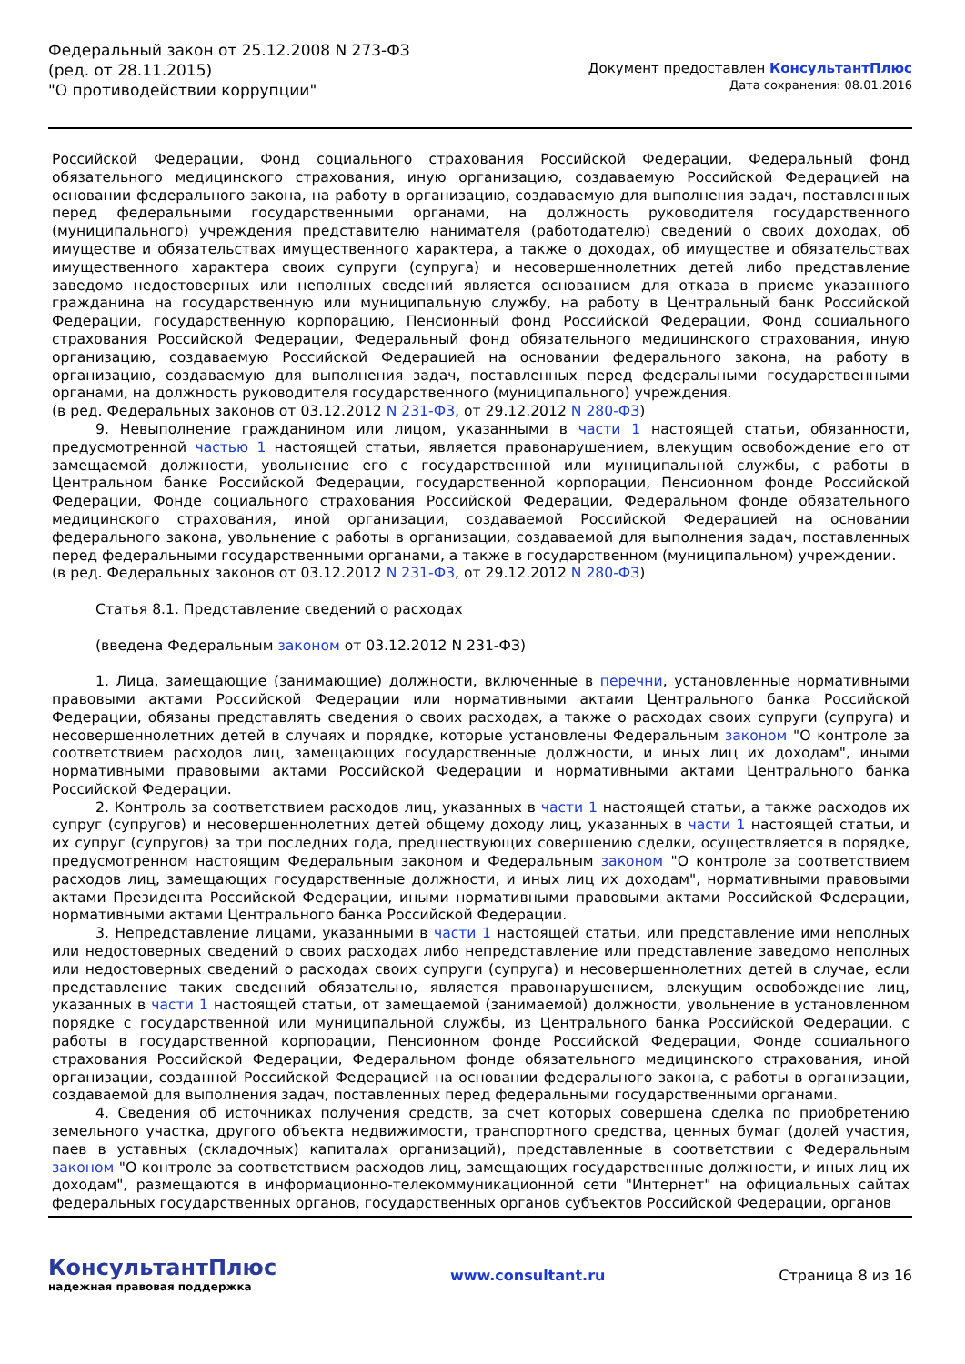Федеральный закон от 25.12.2008 N 273-ФЗ
(ред. от 28.11.2015)
"О противодействии коррупции"
Документ предоставлен КонсультантПлюс
Дата сохранения: 08.01.2016
Российской Федерации, Фонд социального страхования Российской Федерации, Федеральный фонд обязательного медицинского страхования, иную организацию, создаваемую Российской Федерацией на основании федерального закона, на работу в организацию, создаваемую для выполнения задач, поставленных перед федеральными государственными органами, на должность руководителя государственного (муниципального) учреждения представителю нанимателя (работодателю) сведений о своих доходах, об имуществе и обязательствах имущественного характера, а также о доходах, об имуществе и обязательствах имущественного характера своих супруги (супруга) и несовершеннолетних детей либо представление заведомо недостоверных или неполных сведений является основанием для отказа в приеме указанного гражданина на государственную или муниципальную службу, на работу в Центральный банк Российской Федерации, государственную корпорацию, Пенсионный фонд Российской Федерации, Фонд социального страхования Российской Федерации, Федеральный фонд обязательного медицинского страхования, иную организацию, создаваемую Российской Федерацией на основании федерального закона, на работу в организацию, создаваемую для выполнения задач, поставленных перед федеральными государственными органами, на должность руководителя государственного (муниципального) учреждения.
(в ред. Федеральных законов от 03.12.2012 N 231-ФЗ, от 29.12.2012 N 280-ФЗ)
9. Невыполнение гражданином или лицом, указанными в части 1 настоящей статьи, обязанности, предусмотренной частью 1 настоящей статьи, является правонарушением, влекущим освобождение его от замещаемой должности, увольнение его с государственной или муниципальной службы, с работы в Центральном банке Российской Федерации, государственной корпорации, Пенсионном фонде Российской Федерации, Фонде социального страхования Российской Федерации, Федеральном фонде обязательного медицинского страхования, иной организации, создаваемой Российской Федерацией на основании федерального закона, увольнение с работы в организации, создаваемой для выполнения задач, поставленных перед федеральными государственными органами, а также в государственном (муниципальном) учреждении.
(в ред. Федеральных законов от 03.12.2012 N 231-ФЗ, от 29.12.2012 N 280-ФЗ)
Статья 8.1. Представление сведений о расходах
(введена Федеральным законом от 03.12.2012 N 231-ФЗ)
1. Лица, замещающие (занимающие) должности, включенные в перечни, установленные нормативными правовыми актами Российской Федерации или нормативными актами Центрального банка Российской Федерации, обязаны представлять сведения о своих расходах, а также о расходах своих супруги (супруга) и несовершеннолетних детей в случаях и порядке, которые установлены Федеральным законом "О контроле за соответствием расходов лиц, замещающих государственные должности, и иных лиц их доходам", иными нормативными правовыми актами Российской Федерации и нормативными актами Центрального банка Российской Федерации.
2. Контроль за соответствием расходов лиц, указанных в части 1 настоящей статьи, а также расходов их супруг (супругов) и несовершеннолетних детей общему доходу лиц, указанных в части 1 настоящей статьи, и их супруг (супругов) за три последних года, предшествующих совершению сделки, осуществляется в порядке, предусмотренном настоящим Федеральным законом и Федеральным законом "О контроле за соответствием расходов лиц, замещающих государственные должности, и иных лиц их доходам", нормативными правовыми актами Президента Российской Федерации, иными нормативными правовыми актами Российской Федерации, нормативными актами Центрального банка Российской Федерации.
3. Непредставление лицами, указанными в части 1 настоящей статьи, или представление ими неполных или недостоверных сведений о своих расходах либо непредставление или представление заведомо неполных или недостоверных сведений о расходах своих супруги (супруга) и несовершеннолетних детей в случае, если представление таких сведений обязательно, является правонарушением, влекущим освобождение лиц, указанных в части 1 настоящей статьи, от замещаемой (занимаемой) должности, увольнение в установленном порядке с государственной или муниципальной службы, из Центрального банка Российской Федерации, с работы в государственной корпорации, Пенсионном фонде Российской Федерации, Фонде социального страхования Российской Федерации, Федеральном фонде обязательного медицинского страхования, иной организации, созданной Российской Федерацией на основании федерального закона, с работы в организации, создаваемой для выполнения задач, поставленных перед федеральными государственными органами.
4. Сведения об источниках получения средств, за счет которых совершена сделка по приобретению земельного участка, другого объекта недвижимости, транспортного средства, ценных бумаг (долей участия, паев в уставных (складочных) капиталах организаций), представленные в соответствии с Федеральным законом "О контроле за соответствием расходов лиц, замещающих государственные должности, и иных лиц их доходам", размещаются в информационно-телекоммуникационной сети "Интернет" на официальных сайтах федеральных государственных органов, государственных органов субъектов Российской Федерации, органов
КонсультантПлюс
надежная правовая поддержка
www.consultant.ru Страница 8 из 16